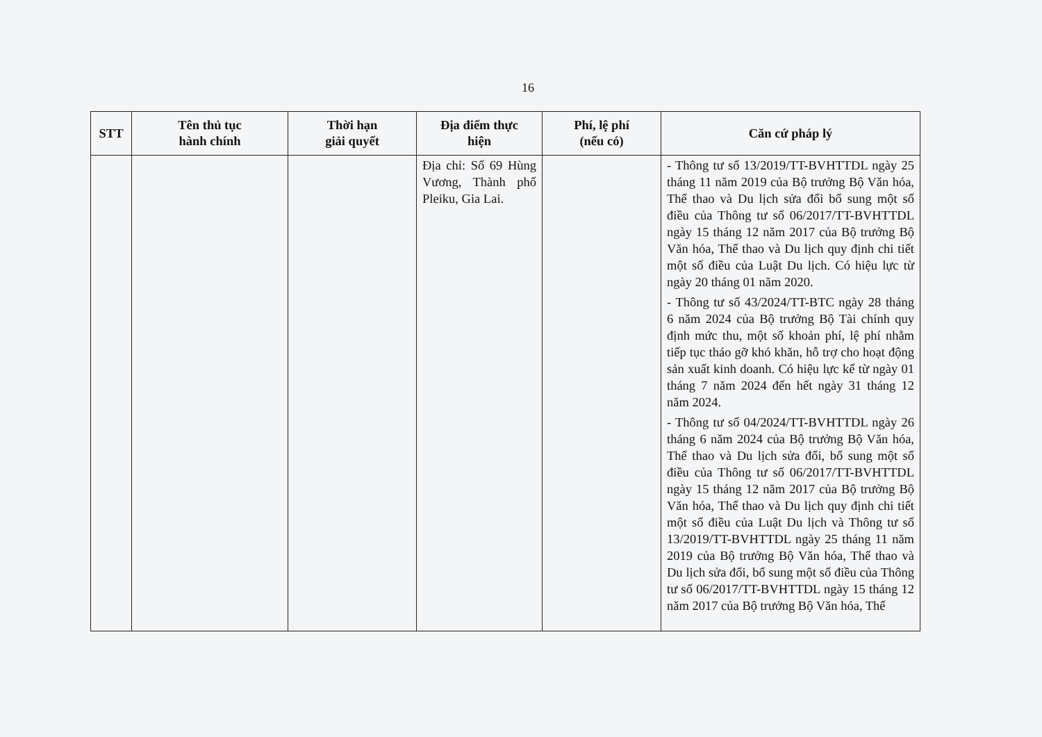16
| STT | Tên thủ tục hành chính | Thời hạn giải quyết | Địa điểm thực hiện | Phí, lệ phí (nếu có) | Căn cứ pháp lý |
| --- | --- | --- | --- | --- | --- |
| | | | Địa chỉ: Số 69 Hùng Vương, Thành phố Pleiku, Gia Lai. | | - Thông tư số 13/2019/TT-BVHTTDL ngày 25 tháng 11 năm 2019 của Bộ trưởng Bộ Văn hóa, Thể thao và Du lịch sửa đổi bổ sung một số điều của Thông tư số 06/2017/TT-BVHTTDL ngày 15 tháng 12 năm 2017 của Bộ trưởng Bộ Văn hóa, Thể thao và Du lịch quy định chi tiết một số điều của Luật Du lịch. Có hiệu lực từ ngày 20 tháng 01 năm 2020. - Thông tư số 43/2024/TT-BTC ngày 28 tháng 6 năm 2024 của Bộ trưởng Bộ Tài chính quy định mức thu, một số khoản phí, lệ phí nhằm tiếp tục tháo gỡ khó khăn, hỗ trợ cho hoạt động sản xuất kinh doanh. Có hiệu lực kể từ ngày 01 tháng 7 năm 2024 đến hết ngày 31 tháng 12 năm 2024. - Thông tư số 04/2024/TT-BVHTTDL ngày 26 tháng 6 năm 2024 của Bộ trưởng Bộ Văn hóa, Thể thao và Du lịch sửa đổi, bổ sung một số điều của Thông tư số 06/2017/TT-BVHTTDL ngày 15 tháng 12 năm 2017 của Bộ trưởng Bộ Văn hóa, Thể thao và Du lịch quy định chi tiết một số điều của Luật Du lịch và Thông tư số 13/2019/TT-BVHTTDL ngày 25 tháng 11 năm 2019 của Bộ trưởng Bộ Văn hóa, Thể thao và Du lịch sửa đổi, bổ sung một số điều của Thông tư số 06/2017/TT-BVHTTDL ngày 15 tháng 12 năm 2017 của Bộ trưởng Bộ Văn hóa, Thể |